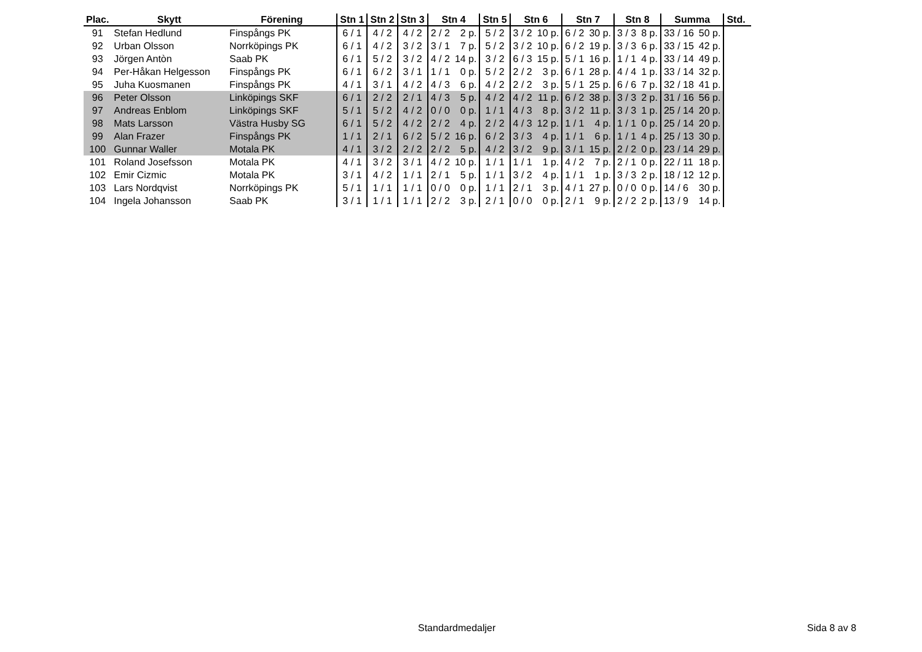| Plac. | Skytt | Förening | Stn 1 | Stn 2 | Stn 3 | Stn 4 | | Stn 5 | Stn 6 | | Stn 7 | | Stn 8 | | Summa | | Std. |
| --- | --- | --- | --- | --- | --- | --- | --- | --- | --- | --- | --- | --- | --- | --- | --- | --- | --- |
| 91 | Stefan Hedlund | Finspångs PK | 6 / 1 | 4 / 2 | 4 / 2 | 2 / 2 | 2 p. | 5 / 2 | 3 / 2 | 10 p. | 6 / 2 | 30 p. | 3 / 3 | 8 p. | 33 / 16 | 50 p. | |
| 92 | Urban Olsson | Norrköpings PK | 6 / 1 | 4 / 2 | 3 / 2 | 3 / 1 | 7 p. | 5 / 2 | 3 / 2 | 10 p. | 6 / 2 | 19 p. | 3 / 3 | 6 p. | 33 / 15 | 42 p. | |
| 93 | Jörgen Antòn | Saab PK | 6 / 1 | 5 / 2 | 3 / 2 | 4 / 2 | 14 p. | 3 / 2 | 6 / 3 | 15 p. | 5 / 1 | 16 p. | 1 / 1 | 4 p. | 33 / 14 | 49 p. | |
| 94 | Per-Håkan Helgesson | Finspångs PK | 6 / 1 | 6 / 2 | 3 / 1 | 1 / 1 | 0 p. | 5 / 2 | 2 / 2 | 3 p. | 6 / 1 | 28 p. | 4 / 4 | 1 p. | 33 / 14 | 32 p. | |
| 95 | Juha Kuosmanen | Finspångs PK | 4 / 1 | 3 / 1 | 4 / 2 | 4 / 3 | 6 p. | 4 / 2 | 2 / 2 | 3 p. | 5 / 1 | 25 p. | 6 / 6 | 7 p. | 32 / 18 | 41 p. | |
| 96 | Peter Olsson | Linköpings SKF | 6 / 1 | 2 / 2 | 2 / 1 | 4 / 3 | 5 p. | 4 / 2 | 4 / 2 | 11 p. | 6 / 2 | 38 p. | 3 / 3 | 2 p. | 31 / 16 | 56 p. | |
| 97 | Andreas Enblom | Linköpings SKF | 5 / 1 | 5 / 2 | 4 / 2 | 0 / 0 | 0 p. | 1 / 1 | 4 / 3 | 8 p. | 3 / 2 | 11 p. | 3 / 3 | 1 p. | 25 / 14 | 20 p. | |
| 98 | Mats Larsson | Västra Husby SG | 6 / 1 | 5 / 2 | 4 / 2 | 2 / 2 | 4 p. | 2 / 2 | 4 / 3 | 12 p. | 1 / 1 | 4 p. | 1 / 1 | 0 p. | 25 / 14 | 20 p. | |
| 99 | Alan Frazer | Finspångs PK | 1 / 1 | 2 / 1 | 6 / 2 | 5 / 2 | 16 p. | 6 / 2 | 3 / 3 | 4 p. | 1 / 1 | 6 p. | 1 / 1 | 4 p. | 25 / 13 | 30 p. | |
| 100 | Gunnar Waller | Motala PK | 4 / 1 | 3 / 2 | 2 / 2 | 2 / 2 | 5 p. | 4 / 2 | 3 / 2 | 9 p. | 3 / 1 | 15 p. | 2 / 2 | 0 p. | 23 / 14 | 29 p. | |
| 101 | Roland Josefsson | Motala PK | 4 / 1 | 3 / 2 | 3 / 1 | 4 / 2 | 10 p. | 1 / 1 | 1 / 1 | 1 p. | 4 / 2 | 7 p. | 2 / 1 | 0 p. | 22 / 11 | 18 p. | |
| 102 | Emir Cizmic | Motala PK | 3 / 1 | 4 / 2 | 1 / 1 | 2 / 1 | 5 p. | 1 / 1 | 3 / 2 | 4 p. | 1 / 1 | 1 p. | 3 / 3 | 2 p. | 18 / 12 | 12 p. | |
| 103 | Lars Nordqvist | Norrköpings PK | 5 / 1 | 1 / 1 | 1 / 1 | 0 / 0 | 0 p. | 1 / 1 | 2 / 1 | 3 p. | 4 / 1 | 27 p. | 0 / 0 | 0 p. | 14 / 6 | 30 p. | |
| 104 | Ingela Johansson | Saab PK | 3 / 1 | 1 / 1 | 1 / 1 | 2 / 2 | 3 p. | 2 / 1 | 0 / 0 | 0 p. | 2 / 1 | 9 p. | 2 / 2 | 2 p. | 13 / 9 | 14 p. | |
Standardmedaljer Sida 8 av 8